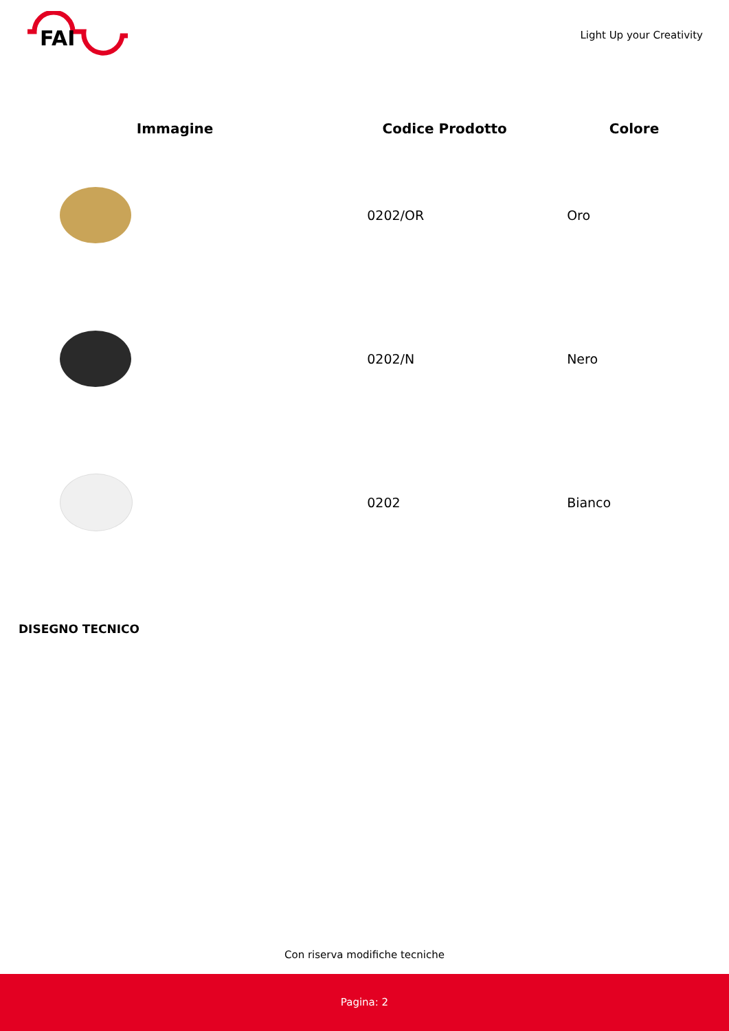FAI
Light Up your Creativity
| Immagine | Codice Prodotto | Colore |
| --- | --- | --- |
| | 0202/OR | Oro |
| | 0202/N | Nero |
| | 0202 | Bianco |
DISEGNO TECNICO
Con riserva modifiche tecniche
Pagina: 2